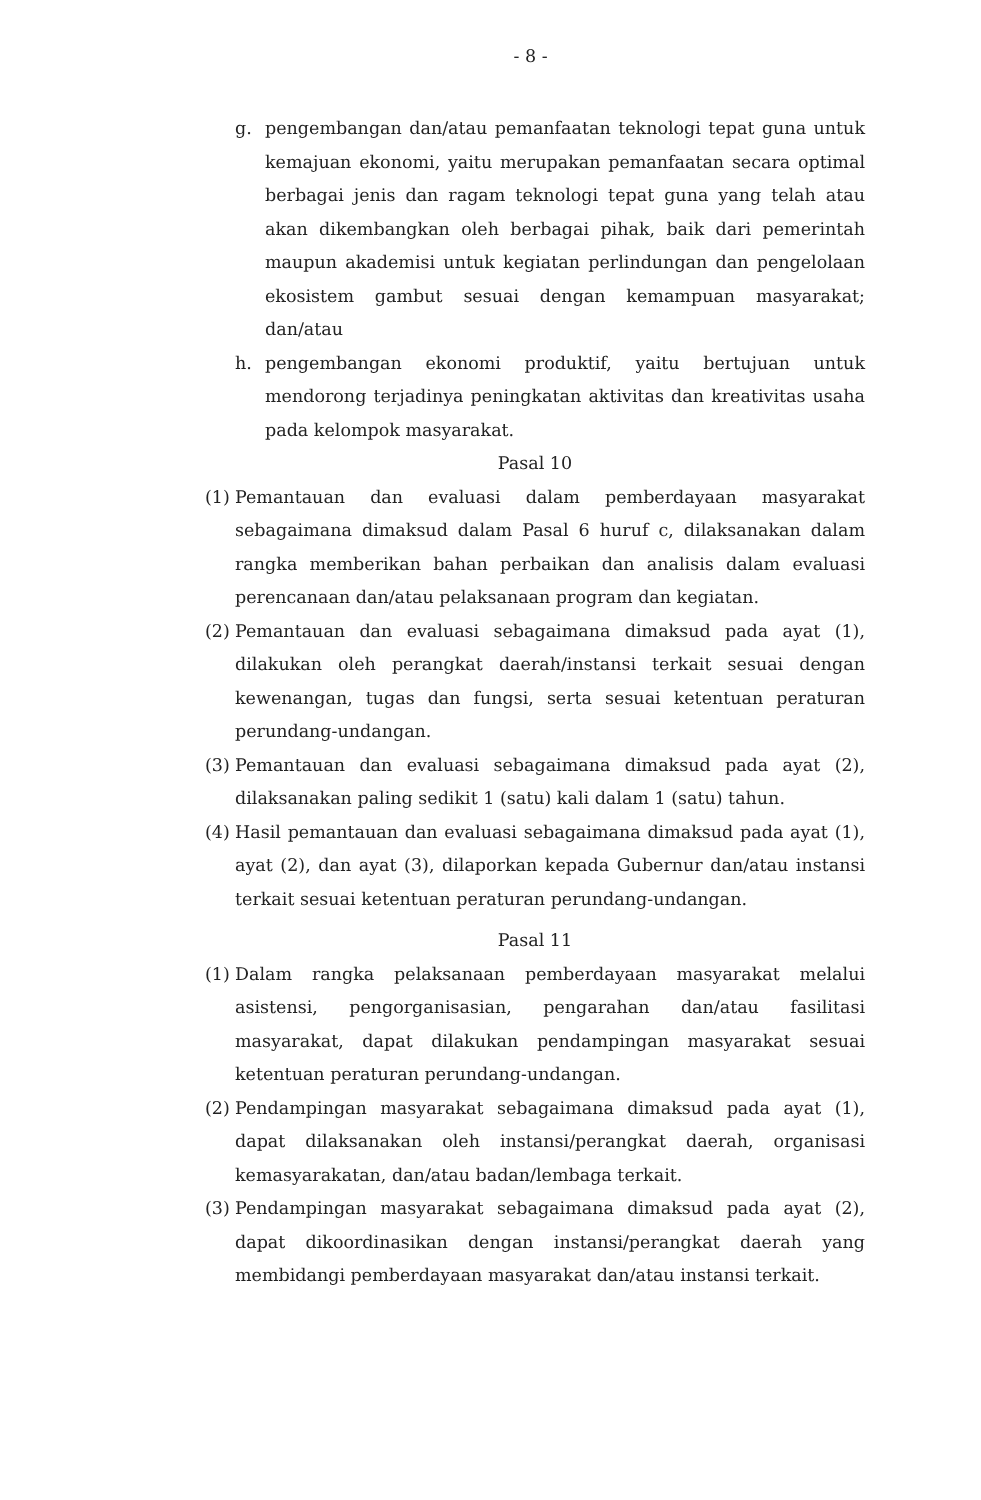- 8 -
g. pengembangan dan/atau pemanfaatan teknologi tepat guna untuk kemajuan ekonomi, yaitu merupakan pemanfaatan secara optimal berbagai jenis dan ragam teknologi tepat guna yang telah atau akan dikembangkan oleh berbagai pihak, baik dari pemerintah maupun akademisi untuk kegiatan perlindungan dan pengelolaan ekosistem gambut sesuai dengan kemampuan masyarakat; dan/atau
h. pengembangan ekonomi produktif, yaitu bertujuan untuk mendorong terjadinya peningkatan aktivitas dan kreativitas usaha pada kelompok masyarakat.
Pasal 10
(1) Pemantauan dan evaluasi dalam pemberdayaan masyarakat sebagaimana dimaksud dalam Pasal 6 huruf c, dilaksanakan dalam rangka memberikan bahan perbaikan dan analisis dalam evaluasi perencanaan dan/atau pelaksanaan program dan kegiatan.
(2) Pemantauan dan evaluasi sebagaimana dimaksud pada ayat (1), dilakukan oleh perangkat daerah/instansi terkait sesuai dengan kewenangan, tugas dan fungsi, serta sesuai ketentuan peraturan perundang-undangan.
(3) Pemantauan dan evaluasi sebagaimana dimaksud pada ayat (2), dilaksanakan paling sedikit 1 (satu) kali dalam 1 (satu) tahun.
(4) Hasil pemantauan dan evaluasi sebagaimana dimaksud pada ayat (1), ayat (2), dan ayat (3), dilaporkan kepada Gubernur dan/atau instansi terkait sesuai ketentuan peraturan perundang-undangan.
Pasal 11
(1) Dalam rangka pelaksanaan pemberdayaan masyarakat melalui asistensi, pengorganisasian, pengarahan dan/atau fasilitasi masyarakat, dapat dilakukan pendampingan masyarakat sesuai ketentuan peraturan perundang-undangan.
(2) Pendampingan masyarakat sebagaimana dimaksud pada ayat (1), dapat dilaksanakan oleh instansi/perangkat daerah, organisasi kemasyarakatan, dan/atau badan/lembaga terkait.
(3) Pendampingan masyarakat sebagaimana dimaksud pada ayat (2), dapat dikoordinasikan dengan instansi/perangkat daerah yang membidangi pemberdayaan masyarakat dan/atau instansi terkait.